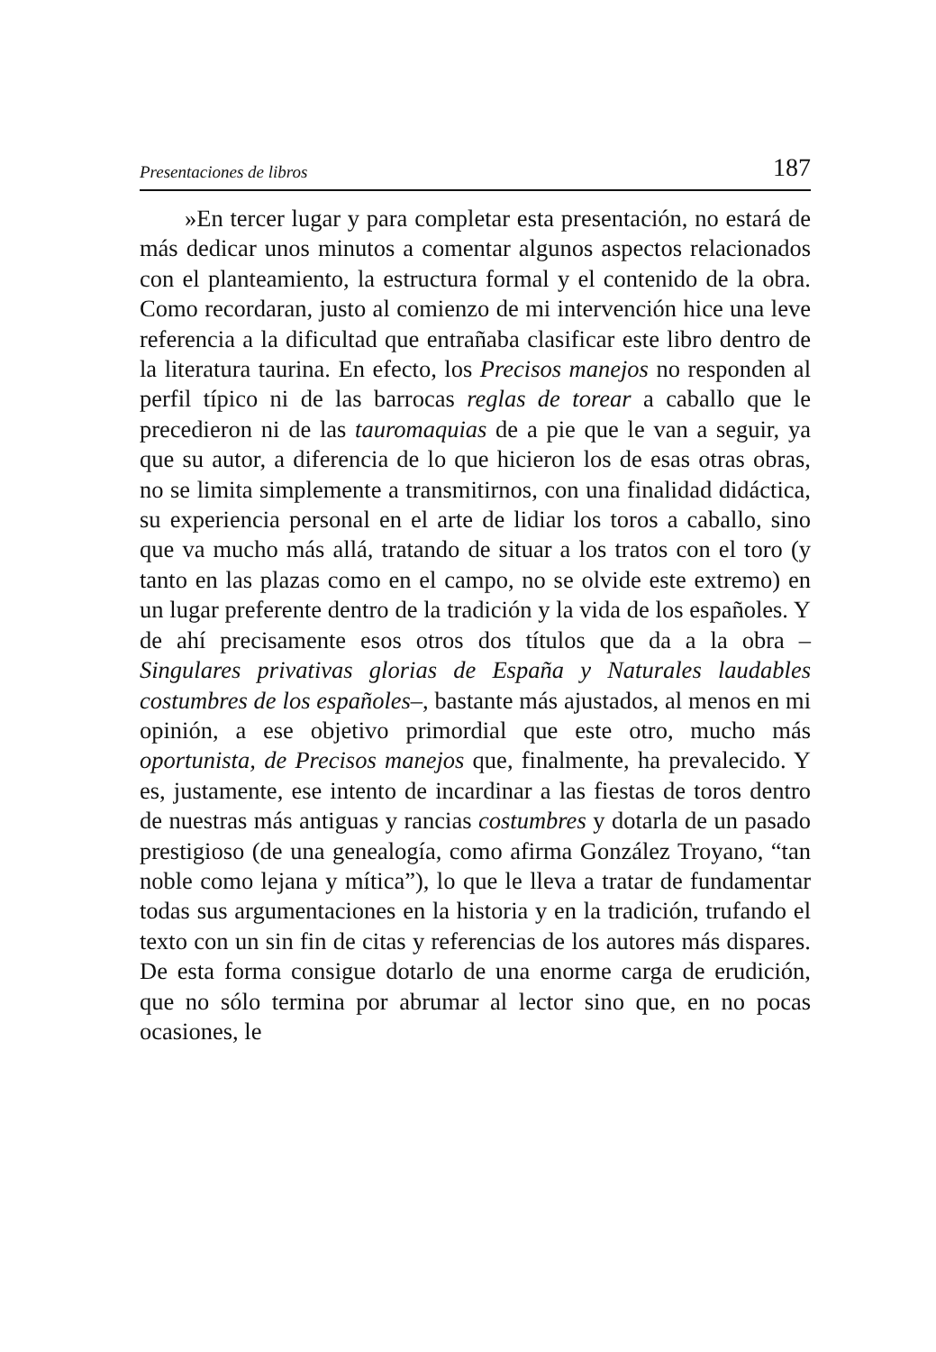Presentaciones de libros 187
»En tercer lugar y para completar esta presentación, no estará de más dedicar unos minutos a comentar algunos aspectos relacionados con el planteamiento, la estructura formal y el contenido de la obra. Como recordaran, justo al comienzo de mi intervención hice una leve referencia a la dificultad que entrañaba clasificar este libro dentro de la literatura taurina. En efecto, los Precisos manejos no responden al perfil típico ni de las barrocas reglas de torear a caballo que le precedieron ni de las tauromaquias de a pie que le van a seguir, ya que su autor, a diferencia de lo que hicieron los de esas otras obras, no se limita simplemente a transmitirnos, con una finalidad didáctica, su experiencia personal en el arte de lidiar los toros a caballo, sino que va mucho más allá, tratando de situar a los tratos con el toro (y tanto en las plazas como en el campo, no se olvide este extremo) en un lugar preferente dentro de la tradición y la vida de los españoles. Y de ahí precisamente esos otros dos títulos que da a la obra –Singulares privativas glorias de España y Naturales laudables costumbres de los españoles–, bastante más ajustados, al menos en mi opinión, a ese objetivo primordial que este otro, mucho más oportunista, de Precisos manejos que, finalmente, ha prevalecido. Y es, justamente, ese intento de incardinar a las fiestas de toros dentro de nuestras más antiguas y rancias costumbres y dotarla de un pasado prestigioso (de una genealogía, como afirma González Troyano, “tan noble como lejana y mítica”), lo que le lleva a tratar de fundamentar todas sus argumentaciones en la historia y en la tradición, trufando el texto con un sin fin de citas y referencias de los autores más dispares. De esta forma consigue dotarlo de una enorme carga de erudición, que no sólo termina por abrumar al lector sino que, en no pocas ocasiones, le